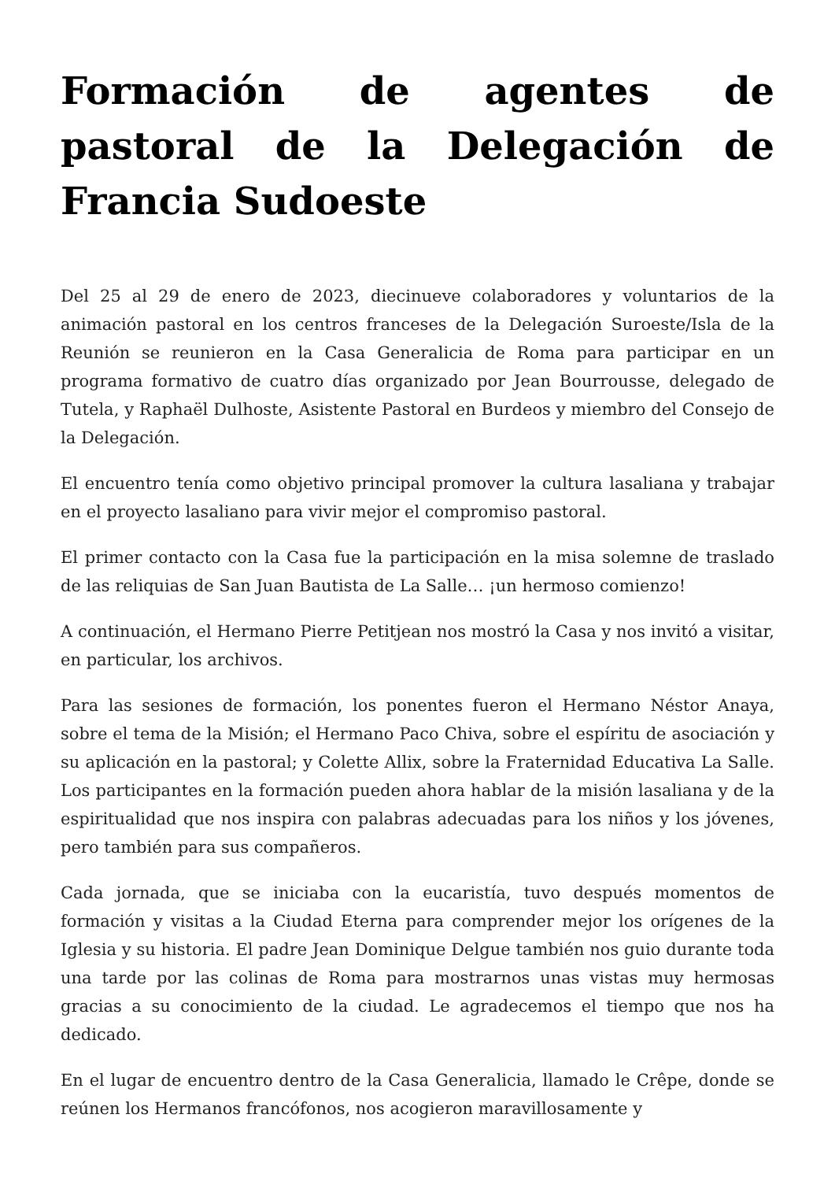Formación de agentes de pastoral de la Delegación de Francia Sudoeste
Del 25 al 29 de enero de 2023, diecinueve colaboradores y voluntarios de la animación pastoral en los centros franceses de la Delegación Suroeste/Isla de la Reunión se reunieron en la Casa Generalicia de Roma para participar en un programa formativo de cuatro días organizado por Jean Bourrousse, delegado de Tutela, y Raphaël Dulhoste, Asistente Pastoral en Burdeos y miembro del Consejo de la Delegación.
El encuentro tenía como objetivo principal promover la cultura lasaliana y trabajar en el proyecto lasaliano para vivir mejor el compromiso pastoral.
El primer contacto con la Casa fue la participación en la misa solemne de traslado de las reliquias de San Juan Bautista de La Salle… ¡un hermoso comienzo!
A continuación, el Hermano Pierre Petitjean nos mostró la Casa y nos invitó a visitar, en particular, los archivos.
Para las sesiones de formación, los ponentes fueron el Hermano Néstor Anaya, sobre el tema de la Misión; el Hermano Paco Chiva, sobre el espíritu de asociación y su aplicación en la pastoral; y Colette Allix, sobre la Fraternidad Educativa La Salle. Los participantes en la formación pueden ahora hablar de la misión lasaliana y de la espiritualidad que nos inspira con palabras adecuadas para los niños y los jóvenes, pero también para sus compañeros.
Cada jornada, que se iniciaba con la eucaristía, tuvo después momentos de formación y visitas a la Ciudad Eterna para comprender mejor los orígenes de la Iglesia y su historia. El padre Jean Dominique Delgue también nos guio durante toda una tarde por las colinas de Roma para mostrarnos unas vistas muy hermosas gracias a su conocimiento de la ciudad. Le agradecemos el tiempo que nos ha dedicado.
En el lugar de encuentro dentro de la Casa Generalicia, llamado le Crêpe, donde se reúnen los Hermanos francófonos, nos acogieron maravillosamente y